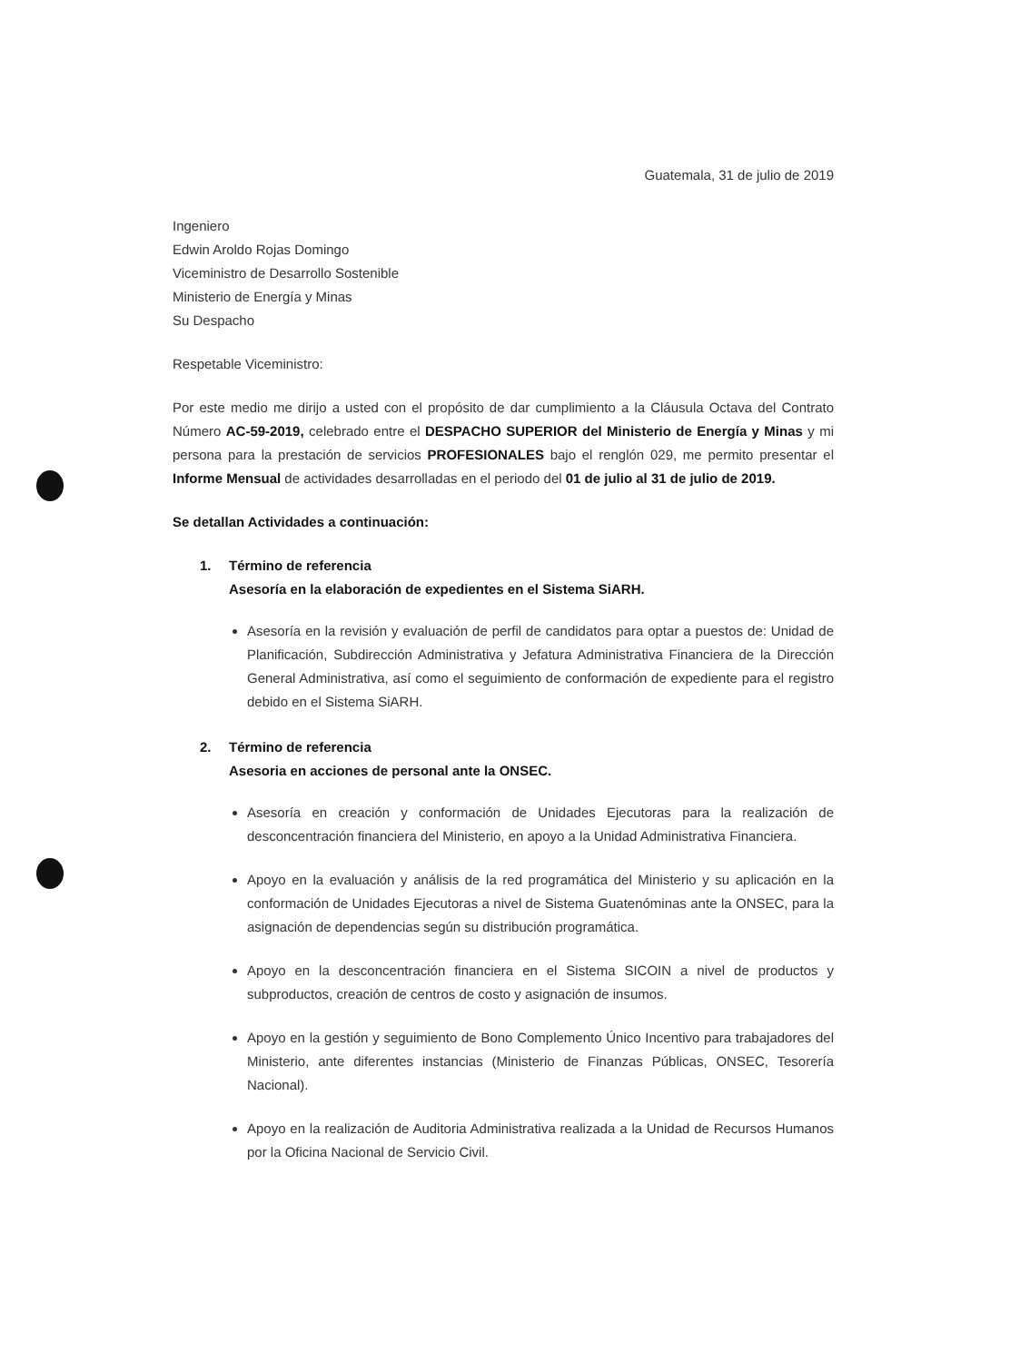Guatemala, 31 de julio de 2019
Ingeniero
Edwin Aroldo Rojas Domingo
Viceministro de Desarrollo Sostenible
Ministerio de Energía y Minas
Su Despacho
Respetable Viceministro:
Por este medio me dirijo a usted con el propósito de dar cumplimiento a la Cláusula Octava del Contrato Número AC-59-2019, celebrado entre el DESPACHO SUPERIOR del Ministerio de Energía y Minas y mi persona para la prestación de servicios PROFESIONALES bajo el renglón 029, me permito presentar el Informe Mensual de actividades desarrolladas en el periodo del 01 de julio al 31 de julio de 2019.
Se detallan Actividades a continuación:
1. Término de referencia
Asesoría en la elaboración de expedientes en el Sistema SiARH.
Asesoría en la revisión y evaluación de perfil de candidatos para optar a puestos de: Unidad de Planificación, Subdirección Administrativa y Jefatura Administrativa Financiera de la Dirección General Administrativa, así como el seguimiento de conformación de expediente para el registro debido en el Sistema SiARH.
2. Término de referencia
Asesoria en acciones de personal ante la ONSEC.
Asesoría en creación y conformación de Unidades Ejecutoras para la realización de desconcentración financiera del Ministerio, en apoyo a la Unidad Administrativa Financiera.
Apoyo en la evaluación y análisis de la red programática del Ministerio y su aplicación en la conformación de Unidades Ejecutoras a nivel de Sistema Guatenóminas ante la ONSEC, para la asignación de dependencias según su distribución programática.
Apoyo en la desconcentración financiera en el Sistema SICOIN a nivel de productos y subproductos, creación de centros de costo y asignación de insumos.
Apoyo en la gestión y seguimiento de Bono Complemento Único Incentivo para trabajadores del Ministerio, ante diferentes instancias (Ministerio de Finanzas Públicas, ONSEC, Tesorería Nacional).
Apoyo en la realización de Auditoria Administrativa realizada a la Unidad de Recursos Humanos por la Oficina Nacional de Servicio Civil.